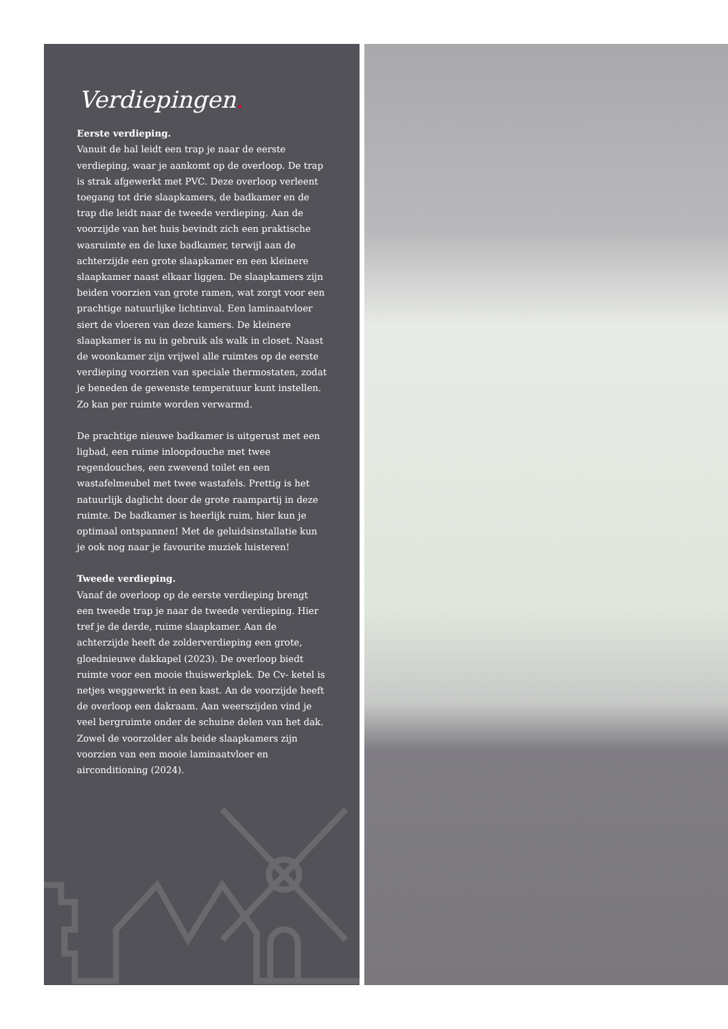Verdiepingen.
Eerste verdieping.
Vanuit de hal leidt een trap je naar de eerste verdieping, waar je aankomt op de overloop. De trap is strak afgewerkt met PVC. Deze overloop verleent toegang tot drie slaapkamers, de badkamer en de trap die leidt naar de tweede verdieping. Aan de voorzijde van het huis bevindt zich een praktische wasruimte en de luxe badkamer, terwijl aan de achterzijde een grote slaapkamer en een kleinere slaapkamer naast elkaar liggen. De slaapkamers zijn beiden voorzien van grote ramen, wat zorgt voor een prachtige natuurlijke lichtinval. Een laminaatvloer siert de vloeren van deze kamers. De kleinere slaapkamer is nu in gebruik als walk in closet. Naast de woonkamer zijn vrijwel alle ruimtes op de eerste verdieping voorzien van speciale thermostaten, zodat je beneden de gewenste temperatuur kunt instellen. Zo kan per ruimte worden verwarmd.
De prachtige nieuwe badkamer is uitgerust met een ligbad, een ruime inloopdouche met twee regendouches, een zwevend toilet en een wastafelmeubel met twee wastafels. Prettig is het natuurlijk daglicht door de grote raampartij in deze ruimte. De badkamer is heerlijk ruim, hier kun je optimaal ontspannen! Met de geluidsinstallatie kun je ook nog naar je favourite muziek luisteren!
Tweede verdieping.
Vanaf de overloop op de eerste verdieping brengt een tweede trap je naar de tweede verdieping. Hier tref je de derde, ruime slaapkamer. Aan de achterzijde heeft de zolderverdieping een grote, gloednieuwe dakkapel (2023). De overloop biedt ruimte voor een mooie thuiswerkplek. De Cv- ketel is netjes weggewerkt in een kast. An de voorzijde heeft de overloop een dakraam. Aan weerszijden vind je veel bergruimte onder de schuine delen van het dak. Zowel de voorzolder als beide slaapkamers zijn voorzien van een mooie laminaatvloer en airconditioning (2024).